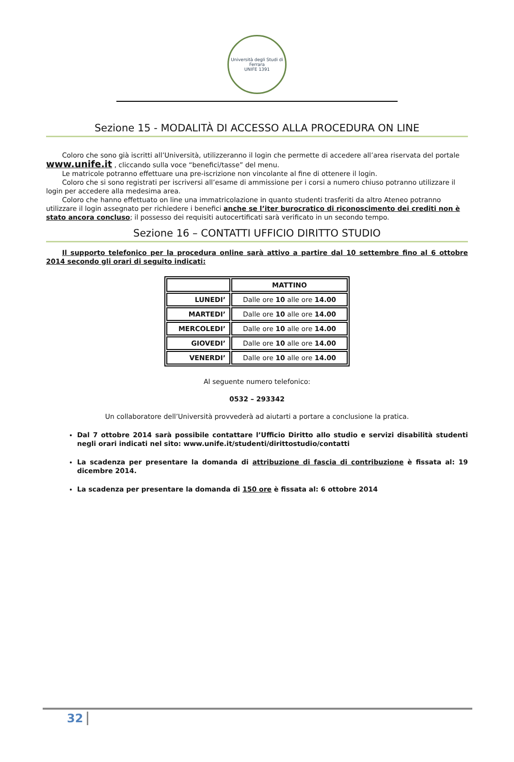Università degli Studi di Ferrara
UNIFE 1391
Sezione 15 - MODALITÀ DI ACCESSO ALLA PROCEDURA ON LINE
Coloro che sono già iscritti all’Università, utilizzeranno il login che permette di accedere all’area riservata del portale www.unife.it , cliccando sulla voce “benefici/tasse” del menu.
Le matricole potranno effettuare una pre-iscrizione non vincolante al fine di ottenere il login.
Coloro che si sono registrati per iscriversi all’esame di ammissione per i corsi a numero chiuso potranno utilizzare il login per accedere alla medesima area.
Coloro che hanno effettuato on line una immatricolazione in quanto studenti trasferiti da altro Ateneo potranno utilizzare il login assegnato per richiedere i benefici anche se l’iter burocratico di riconoscimento dei crediti non è stato ancora concluso; il possesso dei requisiti autocertificati sarà verificato in un secondo tempo.
Sezione 16 – CONTATTI UFFICIO DIRITTO STUDIO
Il supporto telefonico per la procedura online sarà attivo a partire dal 10 settembre fino al 6 ottobre 2014 secondo gli orari di seguito indicati:
| | MATTINO |
| LUNEDI’ | Dalle ore 10 alle ore 14.00 |
| MARTEDI’ | Dalle ore 10 alle ore 14.00 |
| MERCOLEDI’ | Dalle ore 10 alle ore 14.00 |
| GIOVEDI’ | Dalle ore 10 alle ore 14.00 |
| VENERDI’ | Dalle ore 10 alle ore 14.00 |
Al seguente numero telefonico:
0532 – 293342
Un collaboratore dell’Università provvederà ad aiutarti a portare a conclusione la pratica.
Dal 7 ottobre 2014 sarà possibile contattare l’Ufficio Diritto allo studio e servizi disabilità studenti negli orari indicati nel sito: www.unife.it/studenti/dirittostudio/contatti
La scadenza per presentare la domanda di attribuzione di fascia di contribuzione è fissata al: 19 dicembre 2014.
La scadenza per presentare la domanda di 150 ore è fissata al: 6 ottobre 2014
32